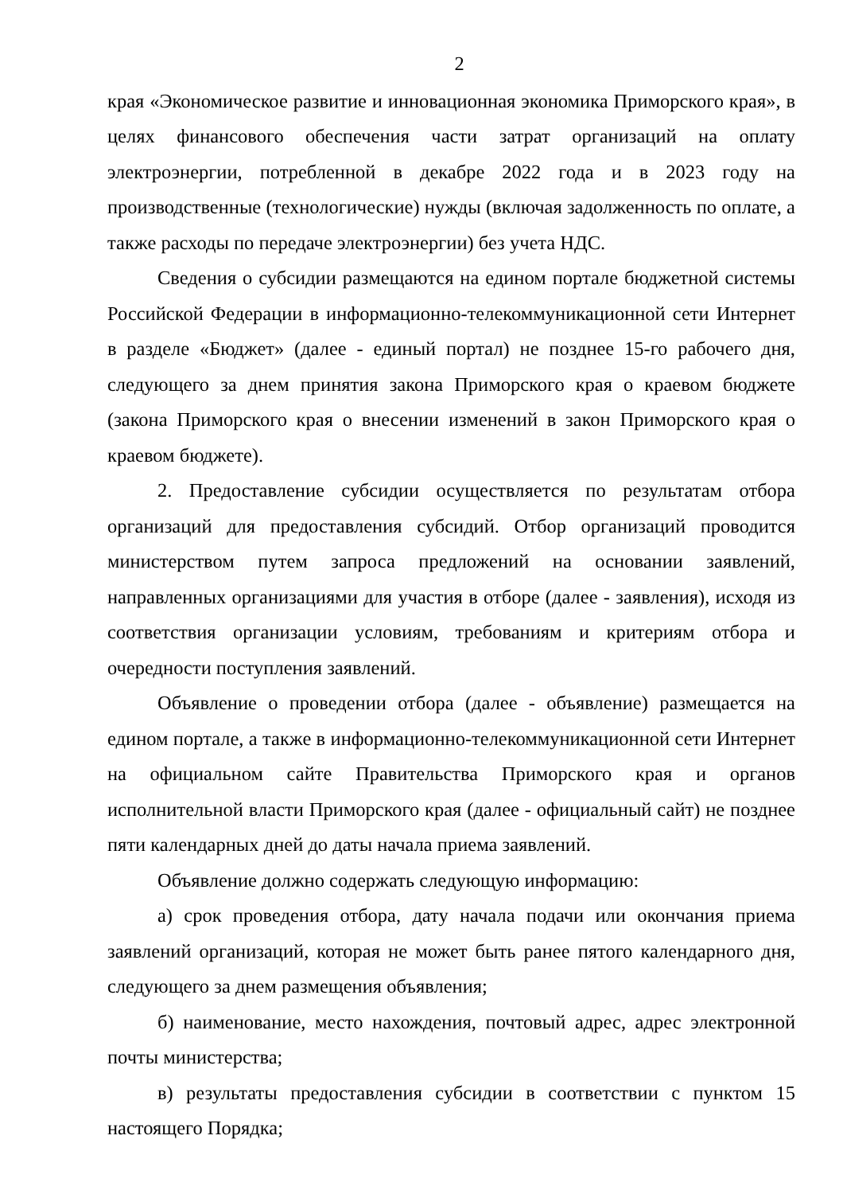2
края «Экономическое развитие и инновационная экономика Приморского края», в целях финансового обеспечения части затрат организаций на оплату электроэнергии, потребленной в декабре 2022 года и в 2023 году на производственные (технологические) нужды (включая задолженность по оплате, а также расходы по передаче электроэнергии) без учета НДС.
Сведения о субсидии размещаются на едином портале бюджетной системы Российской Федерации в информационно-телекоммуникационной сети Интернет в разделе «Бюджет» (далее - единый портал) не позднее 15-го рабочего дня, следующего за днем принятия закона Приморского края о краевом бюджете (закона Приморского края о внесении изменений в закон Приморского края о краевом бюджете).
2. Предоставление субсидии осуществляется по результатам отбора организаций для предоставления субсидий. Отбор организаций проводится министерством путем запроса предложений на основании заявлений, направленных организациями для участия в отборе (далее - заявления), исходя из соответствия организации условиям, требованиям и критериям отбора и очередности поступления заявлений.
Объявление о проведении отбора (далее - объявление) размещается на едином портале, а также в информационно-телекоммуникационной сети Интернет на официальном сайте Правительства Приморского края и органов исполнительной власти Приморского края (далее - официальный сайт) не позднее пяти календарных дней до даты начала приема заявлений.
Объявление должно содержать следующую информацию:
а) срок проведения отбора, дату начала подачи или окончания приема заявлений организаций, которая не может быть ранее пятого календарного дня, следующего за днем размещения объявления;
б) наименование, место нахождения, почтовый адрес, адрес электронной почты министерства;
в) результаты предоставления субсидии в соответствии с пунктом 15 настоящего Порядка;